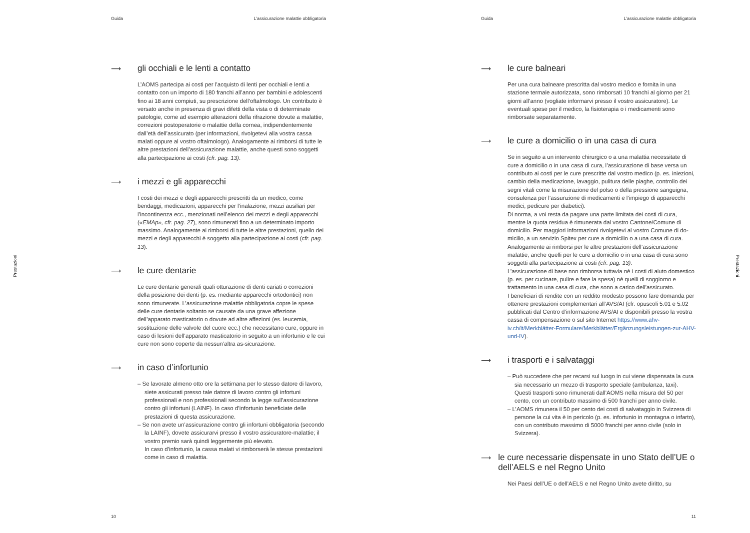Prestazioni
Guida L’assicurazione malattie obbligatoria
⟶
gli occhiali e le lenti a contatto
L’AOMS partecipa ai costi per l’acquisto di lenti per occhiali e lenti a contatto con un importo di 180 franchi all’anno per bambini e adolescenti fino ai 18 anni compiuti, su prescrizione dell’oftalmologo. Un contributo è versato anche in presenza di gravi difetti della vista o di determinate patologie, come ad esempio alterazioni della rifrazione dovute a malattie, correzioni postoperatorie o malattie della cornea, indipendentemente dall’età dell’assicurato (per informazioni, rivolgetevi alla vostra cassa malati oppure al vostro oftalmologo). Analogamente ai rimborsi di tutte le altre prestazioni dell’assicurazione malattie, anche questi sono soggetti alla partecipazione ai costi (cfr. pag. 13).
⟶
i mezzi e gli apparecchi
I costi dei mezzi e degli apparecchi prescritti da un medico, come bendaggi, medicazioni, apparecchi per l’inalazione, mezzi ausiliari per l’incontinenza ecc., menzionati nell’elenco dei mezzi e degli apparecchi («EMAp», cfr. pag. 27), sono rimunerati fino a un determinato importo massimo. Analogamente ai rimborsi di tutte le altre prestazioni, quello dei mezzi e degli apparecchi è soggetto alla partecipazione ai costi (cfr. pag. 13).
⟶
le cure dentarie
Le cure dentarie generali quali otturazione di denti cariati o correzioni della posizione dei denti (p. es. mediante apparecchi ortodontici) non sono rimunerate. L’assicurazione malattie obbligatoria copre le spese delle cure dentarie soltanto se causate da una grave affezione dell’apparato masticatorio o dovute ad altre affezioni (es. leucemia, sostituzione delle valvole del cuore ecc.) che necessitano cure, oppure in caso di lesioni dell’apparato masticatorio in seguito a un infortunio e le cui cure non sono coperte da nessun’altra as-sicurazione.
⟶
in caso d’infortunio
– Se lavorate almeno otto ore la settimana per lo stesso datore di lavoro, siete assicurati presso tale datore di lavoro contro gli infortuni professionali e non professionali secondo la legge sull’assicurazione contro gli infortuni (LAINF). In caso d’infortunio beneficiate delle prestazioni di questa assicurazione.
– Se non avete un’assicurazione contro gli infortuni obbligatoria (secondo la LAINF), dovete assicurarvi presso il vostro assicuratore-malattie; il vostro premio sarà quindi leggermente più elevato.
In caso d’infortunio, la cassa malati vi rimborserà le stesse prestazioni come in caso di malattia.
10
Guida L’assicurazione malattie obbligatoria
⟶
le cure balneari
Per una cura balneare prescritta dal vostro medico e fornita in una stazione termale autorizzata, sono rimborsati 10 franchi al giorno per 21 giorni all’anno (vogliate informarvi presso il vostro assicuratore). Le eventuali spese per il medico, la fisioterapia o i medicamenti sono rimborsate separatamente.
⟶
le cure a domicilio o in una casa di cura
Se in seguito a un intervento chirurgico o a una malattia necessitate di cure a domicilio o in una casa di cura, l’assicurazione di base versa un contributo ai costi per le cure prescritte dal vostro medico (p. es. iniezioni, cambio della medicazione, lavaggio, pulitura delle piaghe, controllo dei segni vitali come la misurazione del polso o della pressione sanguigna, consulenza per l’assunzione di medicamenti e l’impiego di apparecchi medici, pedicure per diabetici).
Di norma, a voi resta da pagare una parte limitata dei costi di cura, mentre la quota residua è rimunerata dal vostro Cantone/Comune di domicilio. Per maggiori informazioni rivolgetevi al vostro Comune di do-micilio, a un servizio Spitex per cure a domicilio o a una casa di cura. Analogamente ai rimborsi per le altre prestazioni dell’assicurazione malattie, anche quelli per le cure a domicilio o in una casa di cura sono soggetti alla partecipazione ai costi (cfr. pag. 13).
L’assicurazione di base non rimborsa tuttavia né i costi di aiuto domestico (p. es. per cucinare, pulire e fare la spesa) né quelli di soggiorno e trattamento in una casa di cura, che sono a carico dell’assicurato.
I beneficiari di rendite con un reddito modesto possono fare domanda per ottenere prestazioni complementari all’AVS/AI (cfr. opuscoli 5.01 e 5.02 pubblicati dal Centro d’informazione AVS/AI e disponibili presso la vostra cassa di compensazione o sul sito Internet https://www.ahv-iv.ch/it/Merkblätter-Formulare/Merkblätter/Ergänzungsleistungen-zur-AHV-und-IV).
⟶
i trasporti e i salvataggi
– Può succedere che per recarsi sul luogo in cui viene dispensata la cura sia necessario un mezzo di trasporto speciale (ambulanza, taxi). Questi trasporti sono rimunerati dall’AOMS nella misura del 50 per cento, con un contributo massimo di 500 franchi per anno civile.
– L’AOMS rimunera il 50 per cento dei costi di salvataggio in Svizzera di persone la cui vita è in pericolo (p. es. infortunio in montagna o infarto), con un contributo massimo di 5000 franchi per anno civile (solo in Svizzera).
⟶
le cure necessarie dispensate in uno Stato dell’UE o dell’AELS e nel Regno Unito
Nei Paesi dell’UE o dell’AELS e nel Regno Unito avete diritto, su
11
Prestazioni